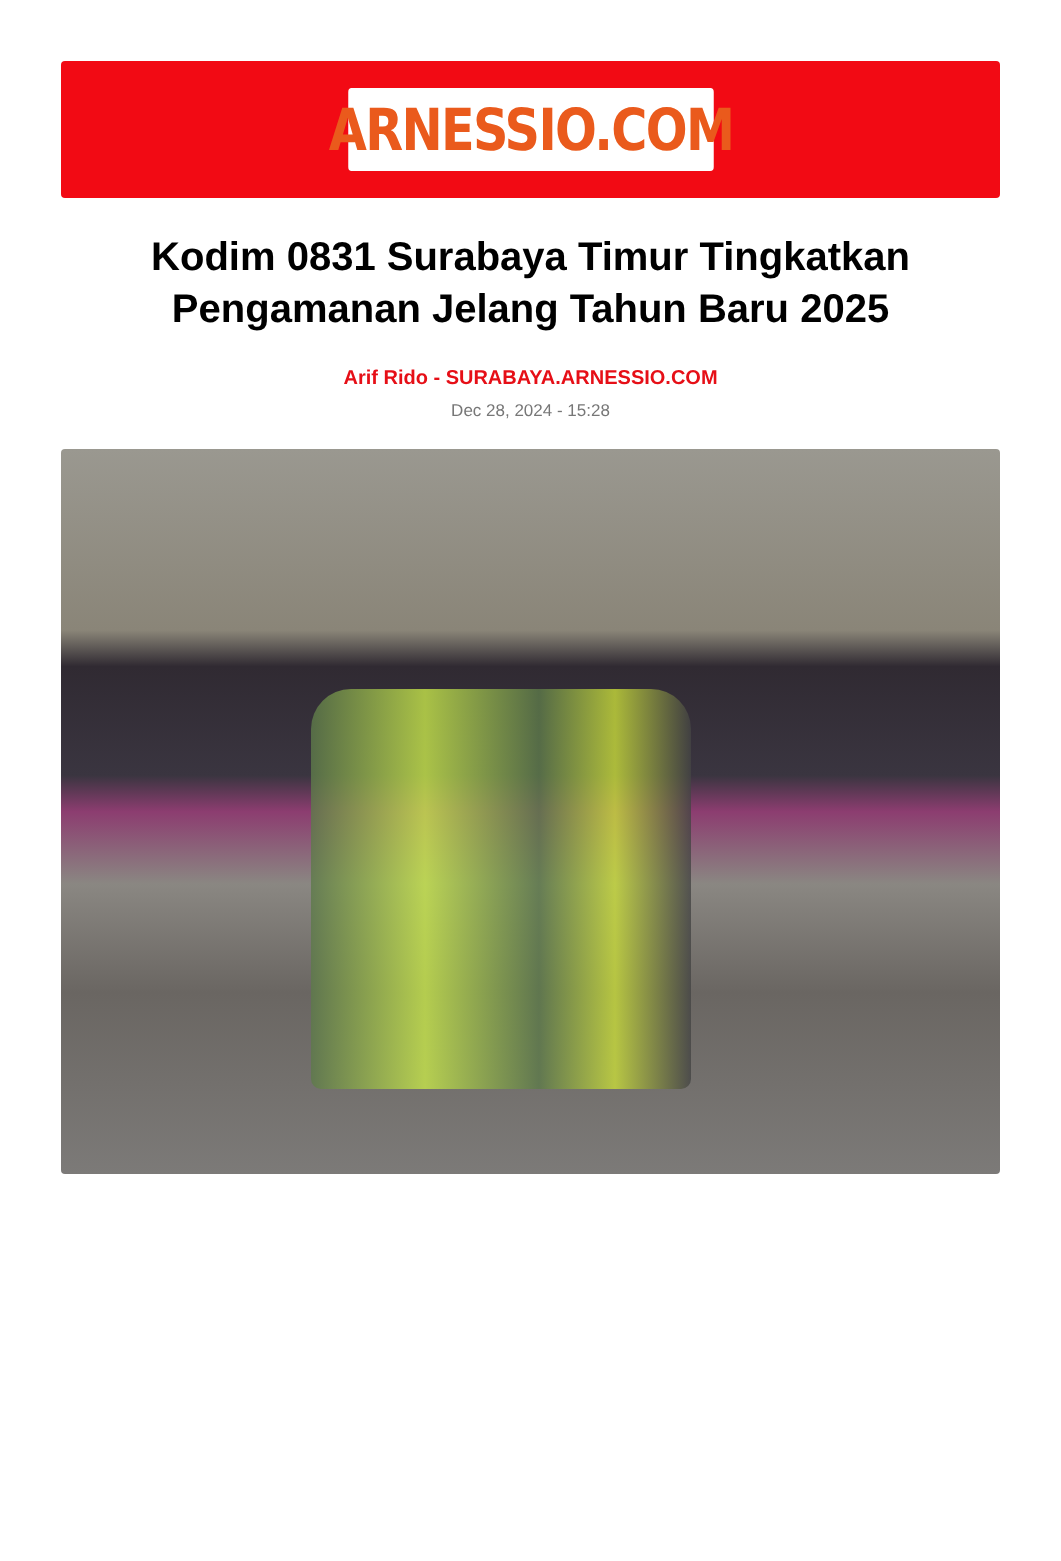ARNESSIO.COM
Kodim 0831 Surabaya Timur Tingkatkan Pengamanan Jelang Tahun Baru 2025
Arif Rido - SURABAYA.ARNESSIO.COM
Dec 28, 2024 - 15:28